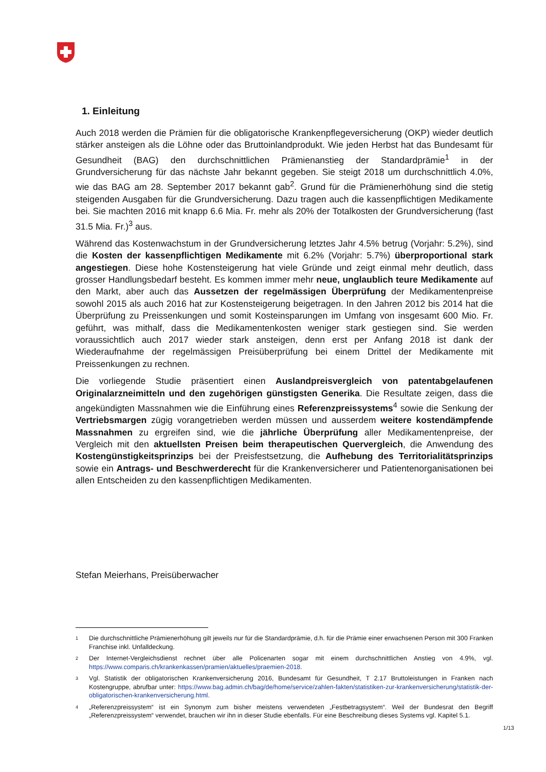1. Einleitung
Auch 2018 werden die Prämien für die obligatorische Krankenpflegeversicherung (OKP) wieder deutlich stärker ansteigen als die Löhne oder das Bruttoinlandprodukt. Wie jeden Herbst hat das Bundesamt für Gesundheit (BAG) den durchschnittlichen Prämienanstieg der Standardprämie<sup>1</sup> in der Grundversicherung für das nächste Jahr bekannt gegeben. Sie steigt 2018 um durchschnittlich 4.0%, wie das BAG am 28. September 2017 bekannt gab<sup>2</sup>. Grund für die Prämienerhöhung sind die stetig steigenden Ausgaben für die Grundversicherung. Dazu tragen auch die kassenpflichtigen Medikamente bei. Sie machten 2016 mit knapp 6.6 Mia. Fr. mehr als 20% der Totalkosten der Grundversicherung (fast 31.5 Mia. Fr.)<sup>3</sup> aus.
Während das Kostenwachstum in der Grundversicherung letztes Jahr 4.5% betrug (Vorjahr: 5.2%), sind die Kosten der kassenpflichtigen Medikamente mit 6.2% (Vorjahr: 5.7%) überproportional stark angestiegen. Diese hohe Kostensteigerung hat viele Gründe und zeigt einmal mehr deutlich, dass grosser Handlungsbedarf besteht. Es kommen immer mehr neue, unglaublich teure Medikamente auf den Markt, aber auch das Aussetzen der regelmässigen Überprüfung der Medikamentenpreise sowohl 2015 als auch 2016 hat zur Kostensteigerung beigetragen. In den Jahren 2012 bis 2014 hat die Überprüfung zu Preissenkungen und somit Kosteinsparungen im Umfang von insgesamt 600 Mio. Fr. geführt, was mithalf, dass die Medikamentenkosten weniger stark gestiegen sind. Sie werden voraussichtlich auch 2017 wieder stark ansteigen, denn erst per Anfang 2018 ist dank der Wiederaufnahme der regelmässigen Preisüberprüfung bei einem Drittel der Medikamente mit Preissenkungen zu rechnen.
Die vorliegende Studie präsentiert einen Auslandpreisvergleich von patentabgelaufenen Originalarzneimitteln und den zugehörigen günstigsten Generika. Die Resultate zeigen, dass die angekündigten Massnahmen wie die Einführung eines Referenzpreissystems<sup>4</sup> sowie die Senkung der Vertriebsmargen zügig vorangetrieben werden müssen und ausserdem weitere kostendämpfende Massnahmen zu ergreifen sind, wie die jährliche Überprüfung aller Medikamentenpreise, der Vergleich mit den aktuellsten Preisen beim therapeutischen Quervergleich, die Anwendung des Kostengünstigkeitsprinzips bei der Preisfestsetzung, die Aufhebung des Territorialitätsprinzips sowie ein Antrags- und Beschwerderecht für die Krankenversicherer und Patientenorganisationen bei allen Entscheiden zu den kassenpflichtigen Medikamenten.
Stefan Meierhans, Preisüberwacher
1 Die durchschnittliche Prämienerhöhung gilt jeweils nur für die Standardprämie, d.h. für die Prämie einer erwachsenen Person mit 300 Franken Franchise inkl. Unfalldeckung.
2 Der Internet-Vergleichsdienst rechnet über alle Policenarten sogar mit einem durchschnittlichen Anstieg von 4.9%, vgl. https://www.comparis.ch/krankenkassen/pramien/aktuelles/praemien-2018.
3 Vgl. Statistik der obligatorischen Krankenversicherung 2016, Bundesamt für Gesundheit, T 2.17 Bruttoleistungen in Franken nach Kostengruppe, abrufbar unter: https://www.bag.admin.ch/bag/de/home/service/zahlen-fakten/statistiken-zur-krankenversicherung/statistik-der-obligatorischen-krankenversicherung.html.
4 „Referenzpreissystem“ ist ein Synonym zum bisher meistens verwendeten „Festbetragsystem“. Weil der Bundesrat den Begriff „Referenzpreissystem“ verwendet, brauchen wir ihn in dieser Studie ebenfalls. Für eine Beschreibung dieses Systems vgl. Kapitel 5.1.
1/13